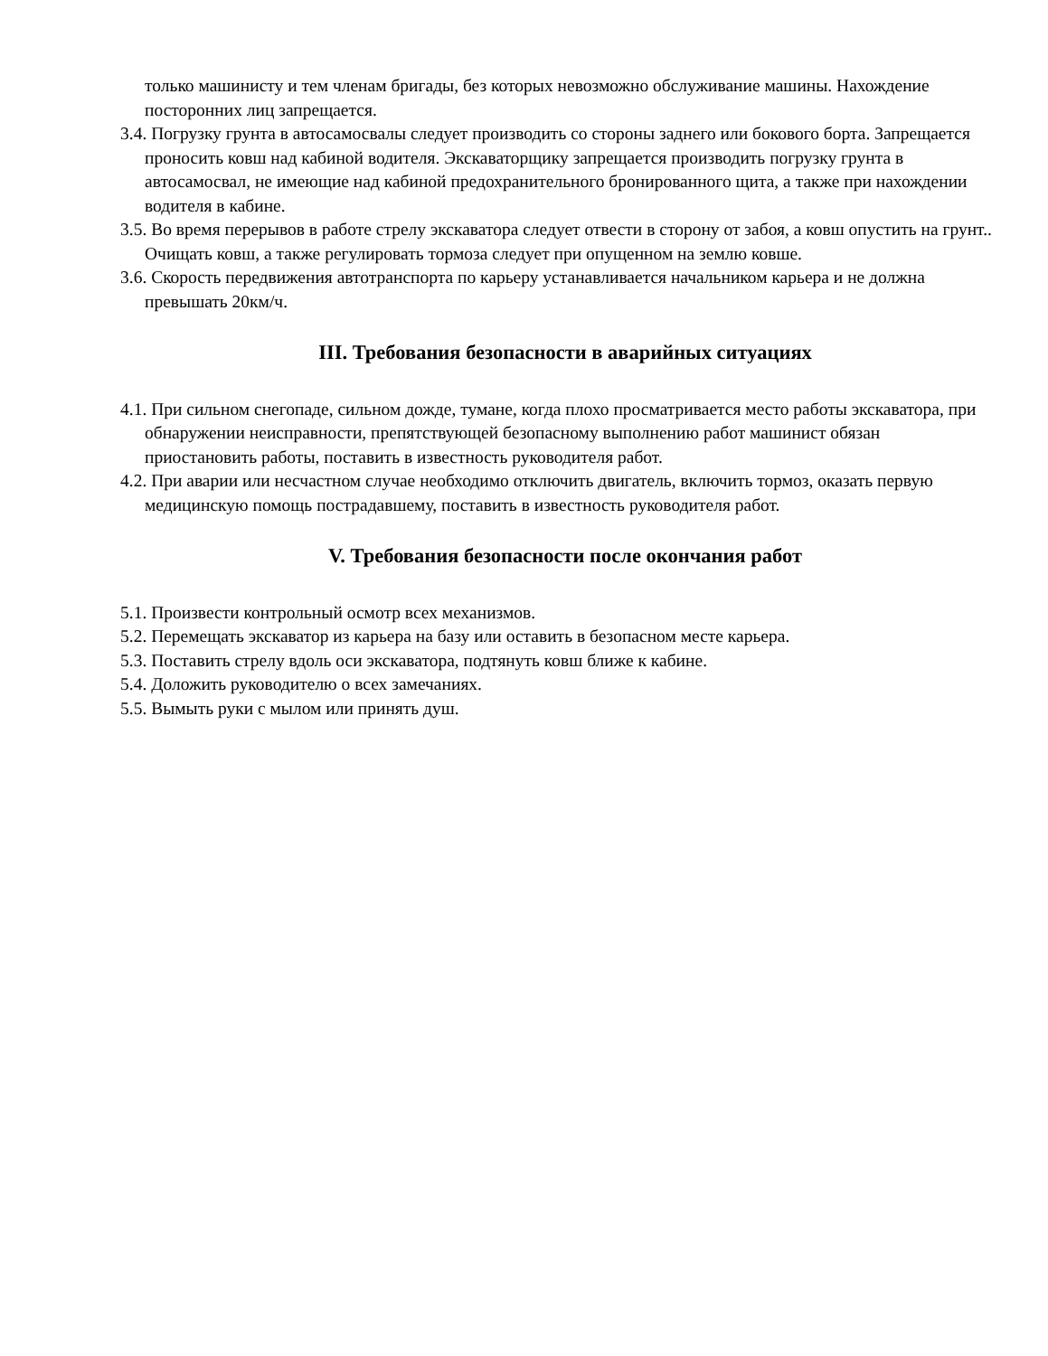только машинисту и тем членам бригады, без которых невозможно обслуживание машины. Нахождение посторонних лиц запрещается.
3.4. Погрузку грунта в автосамосвалы следует производить со стороны заднего или бокового борта. Запрещается проносить ковш над кабиной водителя. Экскаваторщику запрещается производить погрузку грунта в автосамосвал, не имеющие над кабиной предохранительного бронированного щита, а также при нахождении водителя в кабине.
3.5. Во время перерывов в работе стрелу экскаватора следует отвести в сторону от забоя, а ковш опустить на грунт.. Очищать ковш, а также регулировать тормоза следует при опущенном на землю ковше.
3.6. Скорость передвижения автотранспорта по карьеру устанавливается начальником карьера и не должна превышать 20км/ч.
III. Требования безопасности в аварийных ситуациях
4.1. При сильном снегопаде, сильном дожде, тумане, когда плохо просматривается место работы экскаватора, при обнаружении неисправности, препятствующей безопасному выполнению работ машинист обязан приостановить работы, поставить в известность руководителя работ.
4.2. При аварии или несчастном случае необходимо отключить двигатель, включить тормоз, оказать первую медицинскую помощь пострадавшему, поставить в известность руководителя работ.
V. Требования безопасности после окончания работ
5.1. Произвести контрольный осмотр всех механизмов.
5.2. Перемещать экскаватор из карьера на базу или оставить в безопасном месте карьера.
5.3. Поставить стрелу вдоль оси экскаватора, подтянуть ковш ближе к кабине.
5.4. Доложить руководителю о всех замечаниях.
5.5. Вымыть руки с мылом или принять душ.